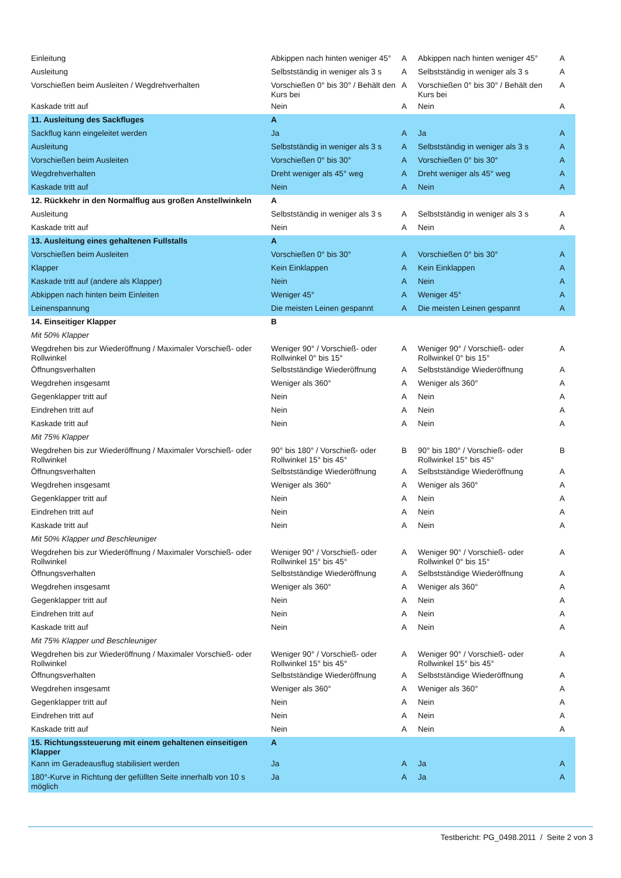| Einleitung | Abkippen nach hinten weniger 45° | A | Abkippen nach hinten weniger 45° | A |
| Ausleitung | Selbstständig in weniger als 3 s | A | Selbstständig in weniger als 3 s | A |
| Vorschießen beim Ausleiten / Wegdrehverhalten | Vorschießen 0° bis 30° / Behält den Kurs bei | A | Vorschießen 0° bis 30° / Behält den Kurs bei | A |
| Kaskade tritt auf | Nein | A | Nein | A |
| 11. Ausleitung des Sackfluges | A | | | |
| Sackflug kann eingeleitet werden | Ja | A | Ja | A |
| Ausleitung | Selbstständig in weniger als 3 s | A | Selbstständig in weniger als 3 s | A |
| Vorschießen beim Ausleiten | Vorschießen 0° bis 30° | A | Vorschießen 0° bis 30° | A |
| Wegdrehverhalten | Dreht weniger als 45° weg | A | Dreht weniger als 45° weg | A |
| Kaskade tritt auf | Nein | A | Nein | A |
| 12. Rückkehr in den Normalflug aus großen Anstellwinkeln | A | | | |
| Ausleitung | Selbstständig in weniger als 3 s | A | Selbstständig in weniger als 3 s | A |
| Kaskade tritt auf | Nein | A | Nein | A |
| 13. Ausleitung eines gehaltenen Fullstalls | A | | | |
| Vorschießen beim Ausleiten | Vorschießen 0° bis 30° | A | Vorschießen 0° bis 30° | A |
| Klapper | Kein Einklappen | A | Kein Einklappen | A |
| Kaskade tritt auf (andere als Klapper) | Nein | A | Nein | A |
| Abkippen nach hinten beim Einleiten | Weniger 45° | A | Weniger 45° | A |
| Leinenspannung | Die meisten Leinen gespannt | A | Die meisten Leinen gespannt | A |
| 14. Einseitiger Klapper | B | | | |
| Mit 50% Klapper | | | | |
| Wegdrehen bis zur Wiederöffnung / Maximaler Vorschieß- oder Rollwinkel | Weniger 90° / Vorschieß- oder Rollwinkel 0° bis 15° | A | Weniger 90° / Vorschieß- oder Rollwinkel 0° bis 15° | A |
| Öffnungsverhalten | Selbstständige Wiederöffnung | A | Selbstständige Wiederöffnung | A |
| Wegdrehen insgesamt | Weniger als 360° | A | Weniger als 360° | A |
| Gegenklapper tritt auf | Nein | A | Nein | A |
| Eindrehen tritt auf | Nein | A | Nein | A |
| Kaskade tritt auf | Nein | A | Nein | A |
| Mit 75% Klapper | | | | |
| Wegdrehen bis zur Wiederöffnung / Maximaler Vorschieß- oder Rollwinkel | 90° bis 180° / Vorschieß- oder Rollwinkel 15° bis 45° | B | 90° bis 180° / Vorschieß- oder Rollwinkel 15° bis 45° | B |
| Öffnungsverhalten | Selbstständige Wiederöffnung | A | Selbstständige Wiederöffnung | A |
| Wegdrehen insgesamt | Weniger als 360° | A | Weniger als 360° | A |
| Gegenklapper tritt auf | Nein | A | Nein | A |
| Eindrehen tritt auf | Nein | A | Nein | A |
| Kaskade tritt auf | Nein | A | Nein | A |
| Mit 50% Klapper und Beschleuniger | | | | |
| Wegdrehen bis zur Wiederöffnung / Maximaler Vorschieß- oder Rollwinkel | Weniger 90° / Vorschieß- oder Rollwinkel 15° bis 45° | A | Weniger 90° / Vorschieß- oder Rollwinkel 0° bis 15° | A |
| Öffnungsverhalten | Selbstständige Wiederöffnung | A | Selbstständige Wiederöffnung | A |
| Wegdrehen insgesamt | Weniger als 360° | A | Weniger als 360° | A |
| Gegenklapper tritt auf | Nein | A | Nein | A |
| Eindrehen tritt auf | Nein | A | Nein | A |
| Kaskade tritt auf | Nein | A | Nein | A |
| Mit 75% Klapper und Beschleuniger | | | | |
| Wegdrehen bis zur Wiederöffnung / Maximaler Vorschieß- oder Rollwinkel | Weniger 90° / Vorschieß- oder Rollwinkel 15° bis 45° | A | Weniger 90° / Vorschieß- oder Rollwinkel 15° bis 45° | A |
| Öffnungsverhalten | Selbstständige Wiederöffnung | A | Selbstständige Wiederöffnung | A |
| Wegdrehen insgesamt | Weniger als 360° | A | Weniger als 360° | A |
| Gegenklapper tritt auf | Nein | A | Nein | A |
| Eindrehen tritt auf | Nein | A | Nein | A |
| Kaskade tritt auf | Nein | A | Nein | A |
| 15. Richtungssteuerung mit einem gehaltenen einseitigen Klapper | A | | | |
| Kann im Geradeausflug stabilisiert werden | Ja | A | Ja | A |
| 180°-Kurve in Richtung der gefüllten Seite innerhalb von 10 s möglich | Ja | A | Ja | A |
Testbericht: PG_0498.2011 / Seite 2 von 3